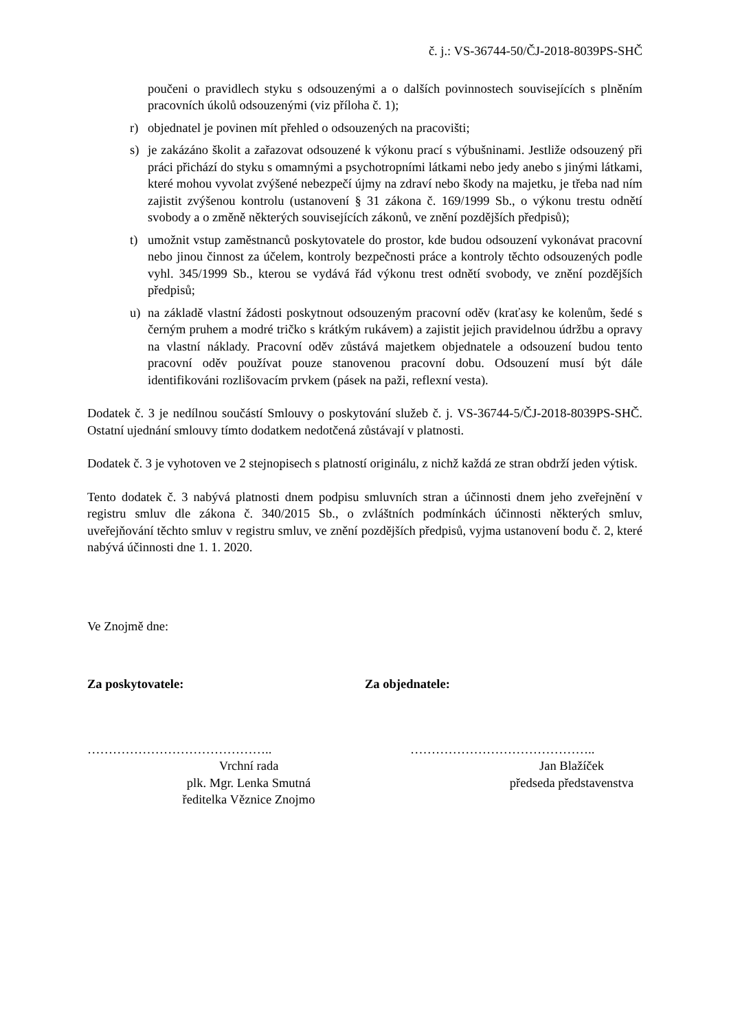č. j.: VS-36744-50/ČJ-2018-8039PS-SHČ
poučeni o pravidlech styku s odsouzenými a o dalších povinnostech souvisejících s plněním pracovních úkolů odsouzenými (viz příloha č. 1);
r) objednatel je povinen mít přehled o odsouzených na pracovišti;
s) je zakázáno školit a zařazovat odsouzené k výkonu prací s výbušninami. Jestliže odsouzený při práci přichází do styku s omamnými a psychotropními látkami nebo jedy anebo s jinými látkami, které mohou vyvolat zvýšené nebezpečí újmy na zdraví nebo škody na majetku, je třeba nad ním zajistit zvýšenou kontrolu (ustanovení § 31 zákona č. 169/1999 Sb., o výkonu trestu odnětí svobody a o změně některých souvisejících zákonů, ve znění pozdějších předpisů);
t) umožnit vstup zaměstnanců poskytovatele do prostor, kde budou odsouzení vykonávat pracovní nebo jinou činnost za účelem, kontroly bezpečnosti práce a kontroly těchto odsouzených podle vyhl. 345/1999 Sb., kterou se vydává řád výkonu trest odnětí svobody, ve znění pozdějších předpisů;
u) na základě vlastní žádosti poskytnout odsouzeným pracovní oděv (kraťasy ke kolenům, šedé s černým pruhem a modré tričko s krátkým rukávem) a zajistit jejich pravidelnou údržbu a opravy na vlastní náklady. Pracovní oděv zůstává majetkem objednatele a odsouzení budou tento pracovní oděv používat pouze stanovenou pracovní dobu. Odsouzení musí být dále identifikováni rozlišovacím prvkem (pásek na paži, reflexní vesta).
Dodatek č. 3 je nedílnou součástí Smlouvy o poskytování služeb č. j. VS-36744-5/ČJ-2018-8039PS-SHČ. Ostatní ujednání smlouvy tímto dodatkem nedotčená zůstávají v platnosti.
Dodatek č. 3 je vyhotoven ve 2 stejnopisech s platností originálu, z nichž každá ze stran obdrží jeden výtisk.
Tento dodatek č. 3 nabývá platnosti dnem podpisu smluvních stran a účinnosti dnem jeho zveřejnění v registru smluv dle zákona č. 340/2015 Sb., o zvláštních podmínkách účinnosti některých smluv, uveřejňování těchto smluv v registru smluv, ve znění pozdějších předpisů, vyjma ustanovení bodu č. 2, které nabývá účinnosti dne 1. 1. 2020.
Ve Znojmě dne:
Za poskytovatele: Za objednatele:
……………………………………..
Vrchní rada
plk. Mgr. Lenka Smutná
ředitelka Věznice Znojmo
……………………………………..
Jan Blažíček
předseda představenstva